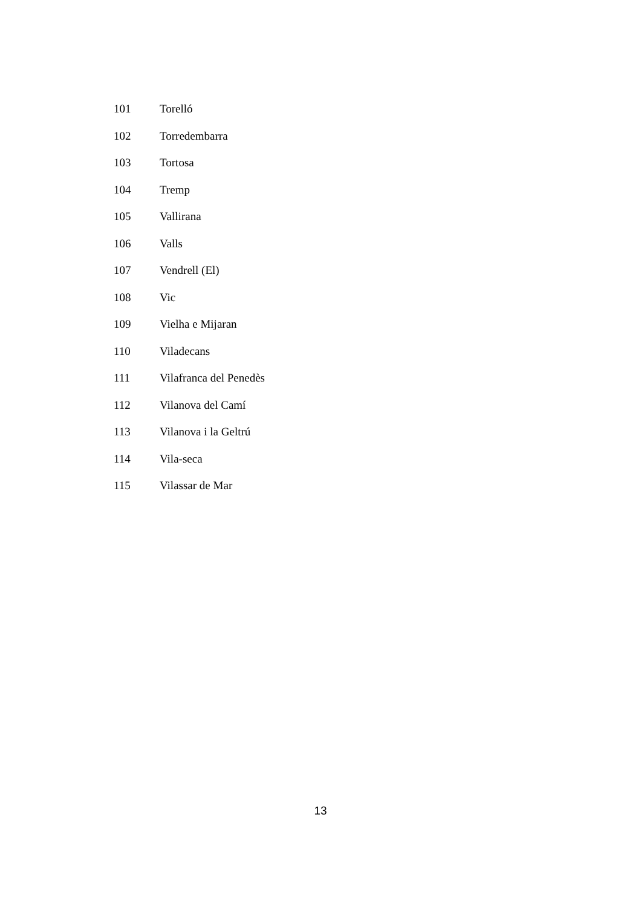| 101 | Torelló |
| 102 | Torredembarra |
| 103 | Tortosa |
| 104 | Tremp |
| 105 | Vallirana |
| 106 | Valls |
| 107 | Vendrell (El) |
| 108 | Vic |
| 109 | Vielha e Mijaran |
| 110 | Viladecans |
| 111 | Vilafranca del Penedès |
| 112 | Vilanova del Camí |
| 113 | Vilanova i la Geltrú |
| 114 | Vila-seca |
| 115 | Vilassar de Mar |
13